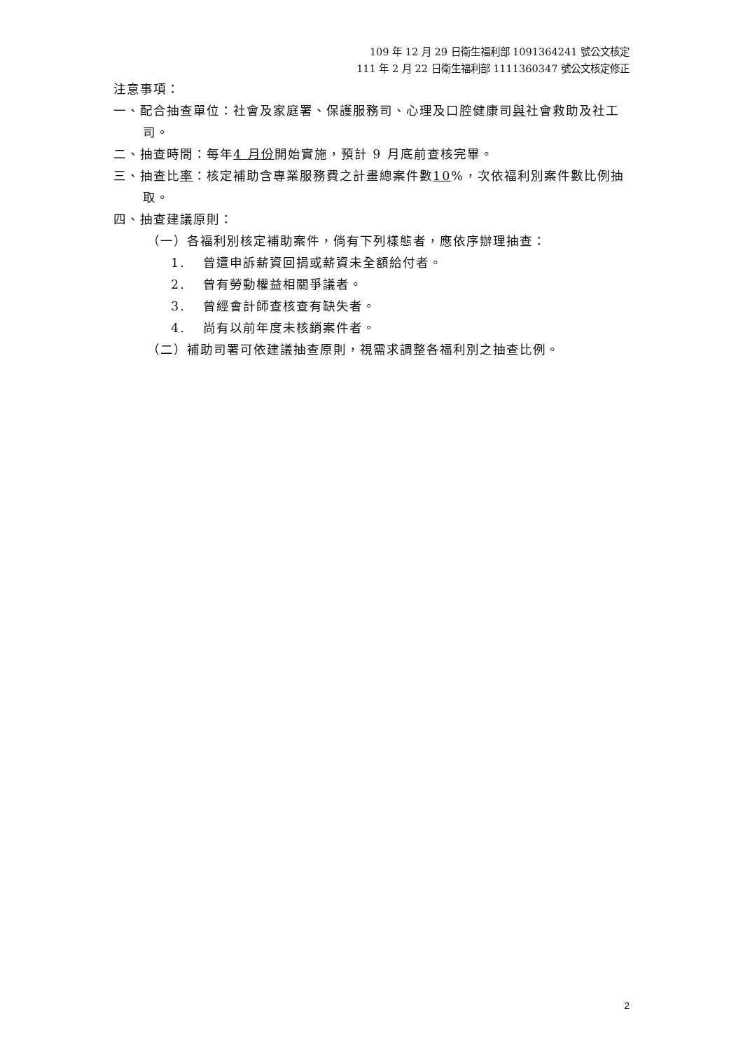109 年 12 月 29 日衛生福利部 1091364241 號公文核定
111 年 2 月 22 日衛生福利部 1111360347 號公文核定修正
注意事項：
一、配合抽查單位：社會及家庭署、保護服務司、心理及口腔健康司與社會救助及社工司。
二、抽查時間：每年4 月份開始實施，預計 9 月底前查核完畢。
三、抽查比率：核定補助含專業服務費之計畫總案件數10%，次依福利別案件數比例抽取。
四、抽查建議原則：
（一）各福利別核定補助案件，倘有下列樣態者，應依序辦理抽查：
1. 曾遭申訴薪資回捐或薪資未全額給付者。
2. 曾有勞動權益相關爭議者。
3. 曾經會計師查核查有缺失者。
4. 尚有以前年度未核銷案件者。
（二）補助司署可依建議抽查原則，視需求調整各福利別之抽查比例。
2